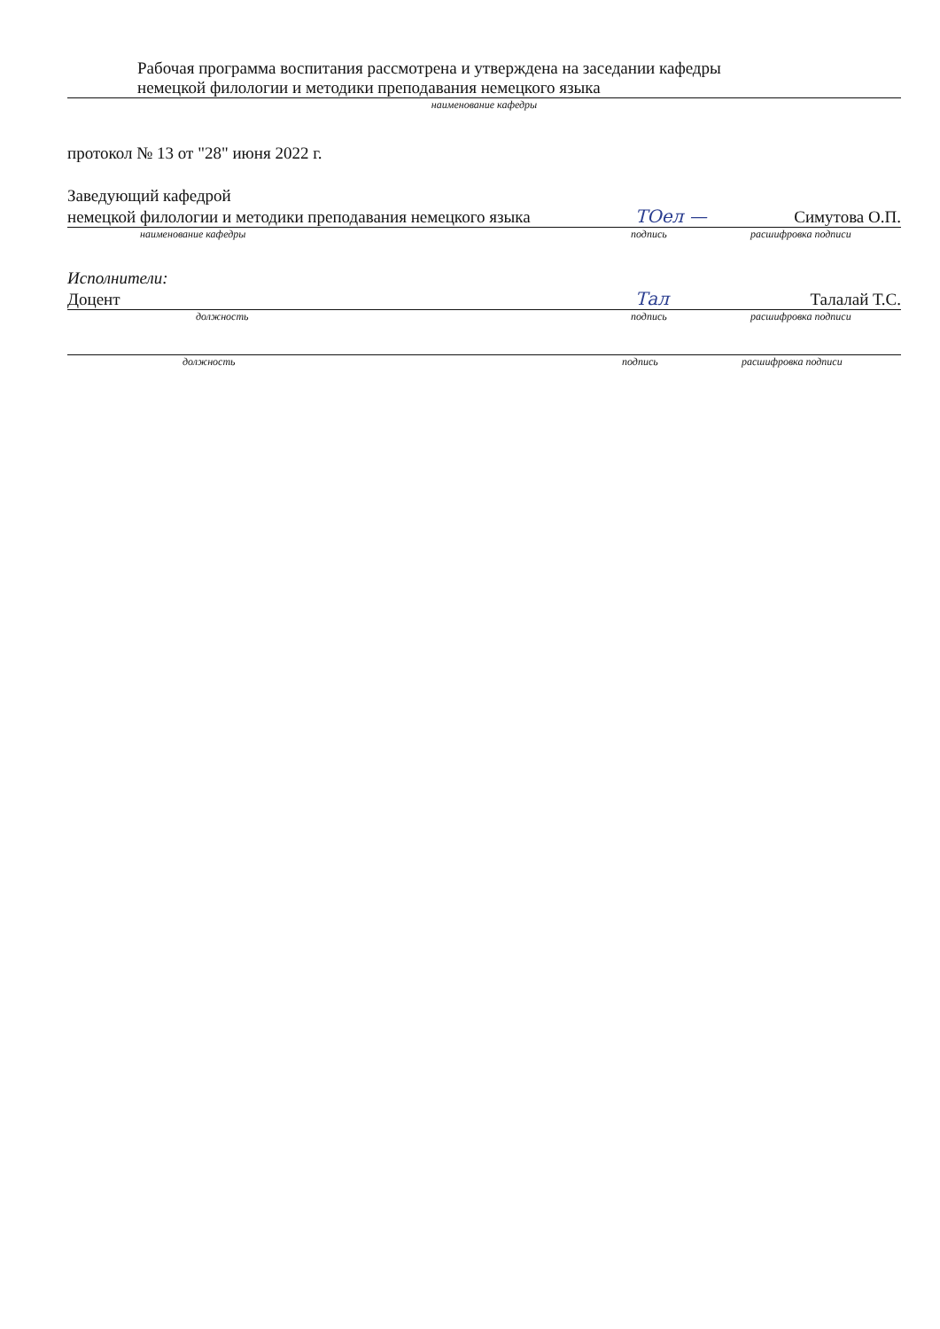Рабочая программа воспитания рассмотрена и утверждена на заседании кафедры
немецкой филологии и методики преподавания немецкого языка
наименование кафедры
протокол № 13 от "28" июня 2022 г.
Заведующий кафедрой
немецкой филологии и методики преподавания немецкого языка ТОел — Симутова О.П.
наименование кафедры подпись расшифровка подписи
Исполнители:
Доцент Тал Талалай Т.С.
должность подпись расшифровка подписи
должность подпись расшифровка подписи